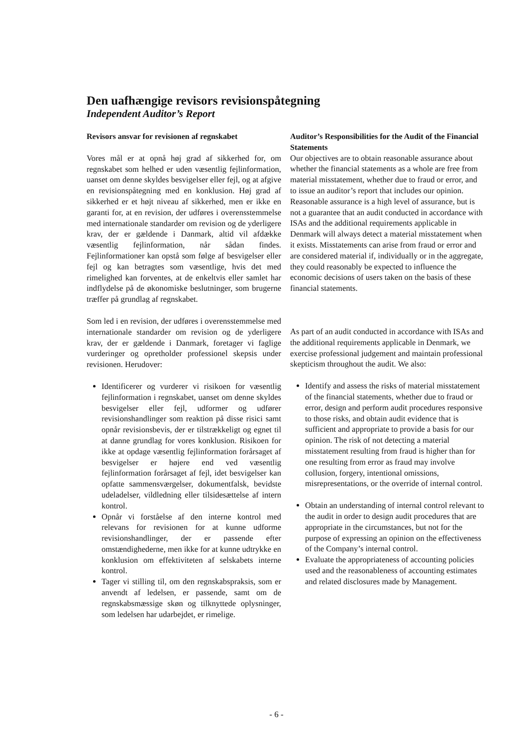Den uafhængige revisors revisionspåtegning
Independent Auditor’s Report
Revisors ansvar for revisionen af regnskabet
Vores mål er at opnå høj grad af sikkerhed for, om regnskabet som helhed er uden væsentlig fejlinformation, uanset om denne skyldes besvigelser eller fejl, og at afgive en revisionspåtegning med en konklusion. Høj grad af sikkerhed er et højt niveau af sikkerhed, men er ikke en garanti for, at en revision, der udføres i overensstemmelse med internationale standarder om revision og de yderligere krav, der er gældende i Danmark, altid vil afdække væsentlig fejlinformation, når sådan findes. Fejlinformationer kan opstå som følge af besvigelser eller fejl og kan betragtes som væsentlige, hvis det med rimelighed kan forventes, at de enkeltvis eller samlet har indflydelse på de økonomiske beslutninger, som brugerne træffer på grundlag af regnskabet.
Som led i en revision, der udføres i overensstemmelse med internationale standarder om revision og de yderligere krav, der er gældende i Danmark, foretager vi faglige vurderinger og opretholder professionel skepsis under revisionen. Herudover:
Identificerer og vurderer vi risikoen for væsentlig fejlinformation i regnskabet, uanset om denne skyldes besvigelser eller fejl, udformer og udfører revisionshandlinger som reaktion på disse risici samt opnår revisionsbevis, der er tilstrækkeligt og egnet til at danne grundlag for vores konklusion. Risikoen for ikke at opdage væsentlig fejlinformation forårsaget af besvigelser er højere end ved væsentlig fejlinformation forårsaget af fejl, idet besvigelser kan opfatte sammensværgelser, dokumentfalsk, bevidste udeladelser, vildledning eller tilsidesættelse af intern kontrol.
Opnår vi forståelse af den interne kontrol med relevans for revisionen for at kunne udforme revisionshandlinger, der er passende efter omstændighederne, men ikke for at kunne udtrykke en konklusion om effektiviteten af selskabets interne kontrol.
Tager vi stilling til, om den regnskabspraksis, som er anvendt af ledelsen, er passende, samt om de regnskabsmæssige skøn og tilknyttede oplysninger, som ledelsen har udarbejdet, er rimelige.
Auditor’s Responsibilities for the Audit of the Financial Statements
Our objectives are to obtain reasonable assurance about whether the financial statements as a whole are free from material misstatement, whether due to fraud or error, and to issue an auditor’s report that includes our opinion. Reasonable assurance is a high level of assurance, but is not a guarantee that an audit conducted in accordance with ISAs and the additional requirements applicable in Denmark will always detect a material misstatement when it exists. Misstatements can arise from fraud or error and are considered material if, individually or in the aggregate, they could reasonably be expected to influence the economic decisions of users taken on the basis of these financial statements.
As part of an audit conducted in accordance with ISAs and the additional requirements applicable in Denmark, we exercise professional judgement and maintain professional skepticism throughout the audit. We also:
Identify and assess the risks of material misstatement of the financial statements, whether due to fraud or error, design and perform audit procedures responsive to those risks, and obtain audit evidence that is sufficient and appropriate to provide a basis for our opinion. The risk of not detecting a material misstatement resulting from fraud is higher than for one resulting from error as fraud may involve collusion, forgery, intentional omissions, misrepresentations, or the override of internal control.
Obtain an understanding of internal control relevant to the audit in order to design audit procedures that are appropriate in the circumstances, but not for the purpose of expressing an opinion on the effectiveness of the Company’s internal control.
Evaluate the appropriateness of accounting policies used and the reasonableness of accounting estimates and related disclosures made by Management.
- 6 -